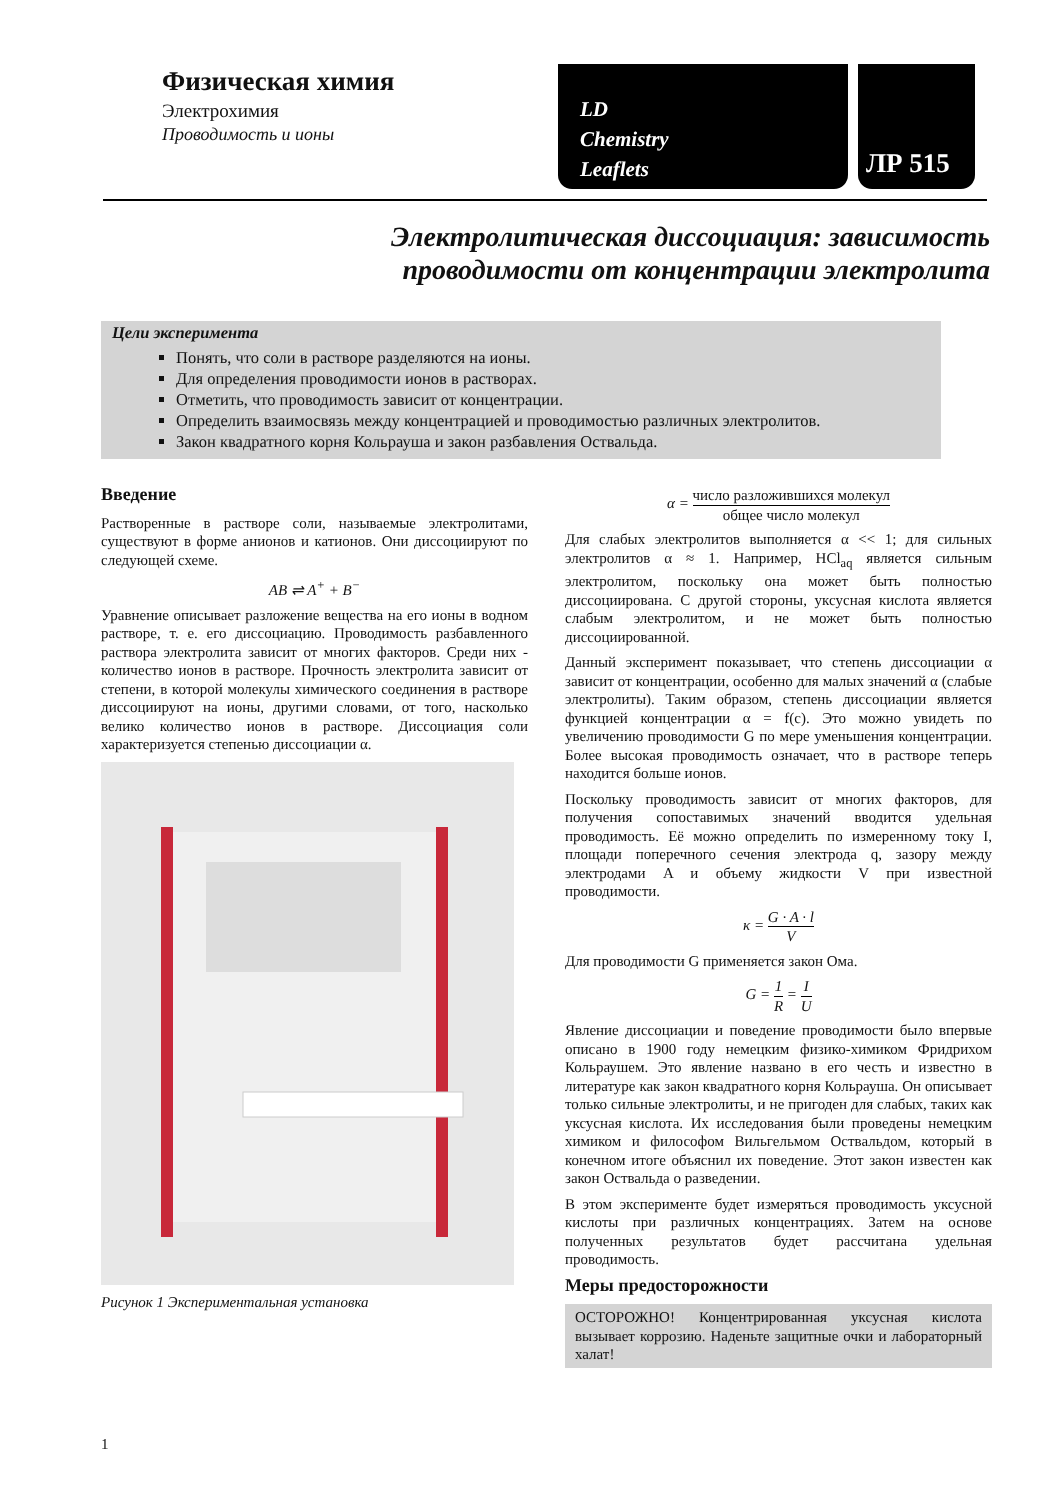Физическая химия
Электрохимия
Проводимость и ионы
LD
Chemistry
Leaflets
ЛР 515
Электролитическая диссоциация: зависимость
проводимости от концентрации электролита
Цели эксперимента
Понять, что соли в растворе разделяются на ионы.
Для определения проводимости ионов в растворах.
Отметить, что проводимость зависит от концентрации.
Определить взаимосвязь между концентрацией и проводимостью различных электролитов.
Закон квадратного корня Кольрауша и закон разбавления Оствальда.
Введение
Растворенные в растворе соли, называемые электролитами, существуют в форме анионов и катионов. Они диссоциируют по следующей схеме.
AB ⇌ A<sup>+</sup> + B<sup>−</sup>
Уравнение описывает разложение вещества на его ионы в водном растворе, т. е. его диссоциацию. Проводимость разбавленного раствора электролита зависит от многих факторов. Среди них - количество ионов в растворе. Прочность электролита зависит от степени, в которой молекулы химического соединения в растворе диссоциируют на ионы, другими словами, от того, насколько велико количество ионов в растворе. Диссоциация соли характеризуется степенью диссоциации α.
Рисунок 1 Экспериментальная установка
α = число разложившихся молекул общее число молекул
Для слабых электролитов выполняется α << 1; для сильных электролитов α ≈ 1. Например, HCl<sub>aq</sub> является сильным электролитом, поскольку она может быть полностью диссоциирована. С другой стороны, уксусная кислота является слабым электролитом, и не может быть полностью диссоциированной.
Данный эксперимент показывает, что степень диссоциации α зависит от концентрации, особенно для малых значений α (слабые электролиты). Таким образом, степень диссоциации является функцией концентрации α = f(c). Это можно увидеть по увеличению проводимости G по мере уменьшения концентрации. Более высокая проводимость означает, что в растворе теперь находится больше ионов.
Поскольку проводимость зависит от многих факторов, для получения сопоставимых значений вводится удельная проводимость. Её можно определить по измеренному току I, площади поперечного сечения электрода q, зазору между электродами A и объему жидкости V при известной проводимости.
κ = G · A · l V
Для проводимости G применяется закон Ома.
G = 1 R = I U
Явление диссоциации и поведение проводимости было впервые описано в 1900 году немецким физико-химиком Фридрихом Кольраушем. Это явление названо в его честь и известно в литературе как закон квадратного корня Кольрауша. Он описывает только сильные электролиты, и не пригоден для слабых, таких как уксусная кислота. Их исследования были проведены немецким химиком и философом Вильгельмом Оствальдом, который в конечном итоге объяснил их поведение. Этот закон известен как закон Оствальда о разведении.
В этом эксперименте будет измеряться проводимость уксусной кислоты при различных концентрациях. Затем на основе полученных результатов будет рассчитана удельная проводимость.
Меры предосторожности
ОСТОРОЖНО! Концентрированная уксусная кислота вызывает коррозию. Наденьте защитные очки и лабораторный халат!
1